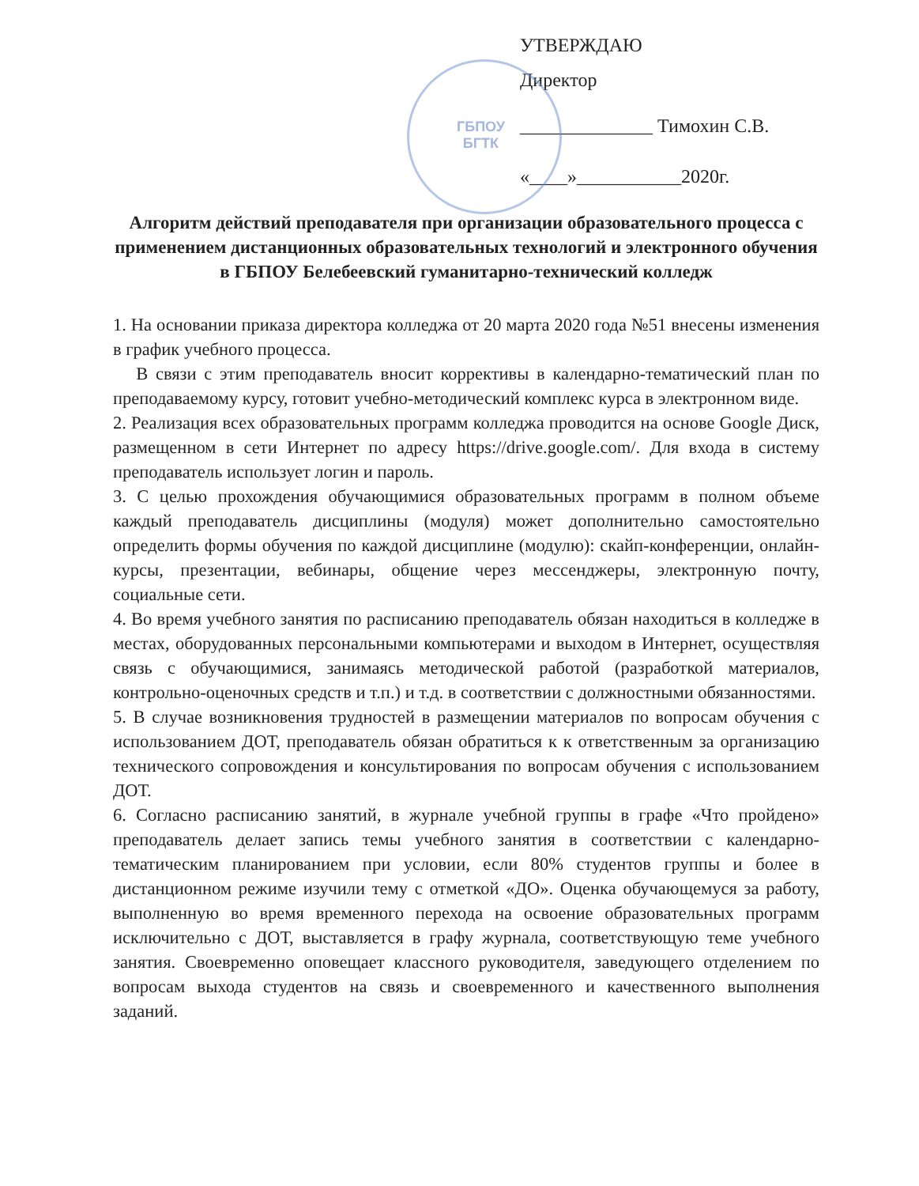ГБПОУ
БГТК
УТВЕРЖДАЮ
Директор
______________ Тимохин С.В.
«____»___________2020г.
Алгоритм действий преподавателя при организации образовательного процесса с применением дистанционных образовательных технологий и электронного обучения в ГБПОУ Белебеевский гуманитарно-технический колледж
1. На основании приказа директора колледжа от 20 марта 2020 года №51 внесены изменения в график учебного процесса.
В связи с этим преподаватель вносит коррективы в календарно-тематический план по преподаваемому курсу, готовит учебно-методический комплекс курса в электронном виде.
2. Реализация всех образовательных программ колледжа проводится на основе Google Диск, размещенном в сети Интернет по адресу https://drive.google.com/. Для входа в систему преподаватель использует логин и пароль.
3. С целью прохождения обучающимися образовательных программ в полном объеме каждый преподаватель дисциплины (модуля) может дополнительно самостоятельно определить формы обучения по каждой дисциплине (модулю): скайп-конференции, онлайн-курсы, презентации, вебинары, общение через мессенджеры, электронную почту, социальные сети.
4. Во время учебного занятия по расписанию преподаватель обязан находиться в колледже в местах, оборудованных персональными компьютерами и выходом в Интернет, осуществляя связь с обучающимися, занимаясь методической работой (разработкой материалов, контрольно-оценочных средств и т.п.) и т.д. в соответствии с должностными обязанностями.
5. В случае возникновения трудностей в размещении материалов по вопросам обучения с использованием ДОТ, преподаватель обязан обратиться к к ответственным за организацию технического сопровождения и консультирования по вопросам обучения с использованием ДОТ.
6. Согласно расписанию занятий, в журнале учебной группы в графе «Что пройдено» преподаватель делает запись темы учебного занятия в соответствии с календарно-тематическим планированием при условии, если 80% студентов группы и более в дистанционном режиме изучили тему с отметкой «ДО». Оценка обучающемуся за работу, выполненную во время временного перехода на освоение образовательных программ исключительно с ДОТ, выставляется в графу журнала, соответствующую теме учебного занятия. Своевременно оповещает классного руководителя, заведующего отделением по вопросам выхода студентов на связь и своевременного и качественного выполнения заданий.